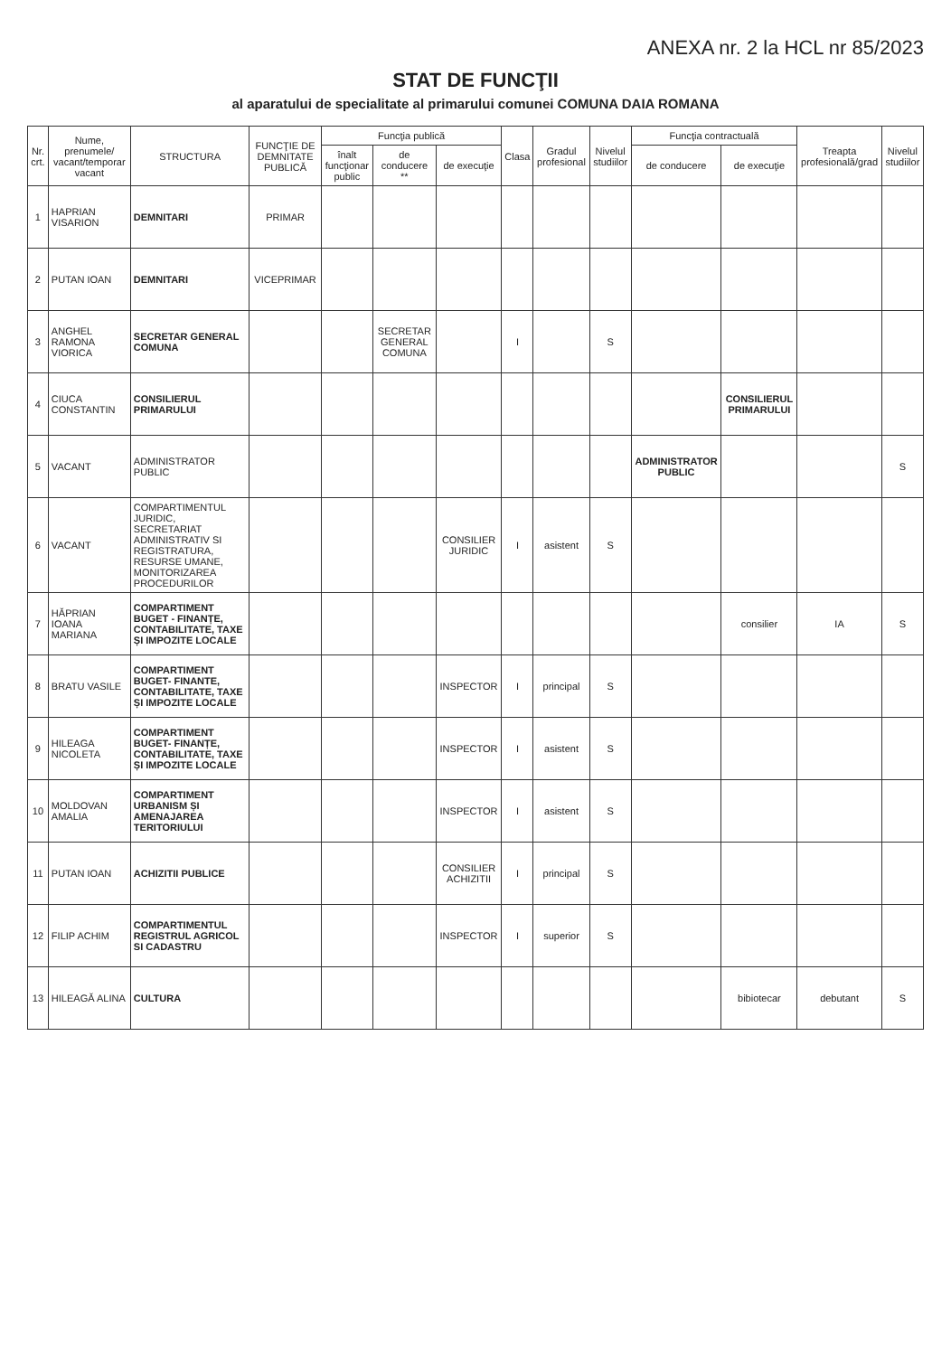ANEXA nr. 2 la HCL nr 85/2023
STAT DE FUNCŢII
al aparatului de specialitate al primarului comunei COMUNA DAIA ROMANA
| Nr. crt. | Nume, prenumele/ vacant/temporar vacant | STRUCTURA | FUNCŢIE DE DEMNITATE PUBLICĂ | Funcţia publică | | | Clasa | Gradul profesional | Nivelul studiilor | Funcţia contractuală | | Treapta profesională/grad | Nivelul studiilor |
| --- | --- | --- | --- | --- | --- | --- | --- | --- | --- | --- | --- | --- | --- |
| | | | | înalt funcţionar public | de conducere ** | de execuţie | | | | de conducere | de execuţie | | |
| 1 | HAPRIAN VISARION | DEMNITARI | PRIMAR | | | | | | | | | | |
| 2 | PUTAN IOAN | DEMNITARI | VICEPRIMAR | | | | | | | | | | |
| 3 | ANGHEL RAMONA VIORICA | SECRETAR GENERAL COMUNA | | | SECRETAR GENERAL COMUNA | | I | | S | | | | |
| 4 | CIUCA CONSTANTIN | CONSILIERUL PRIMARULUI | | | | | | | | | CONSILIERUL PRIMARULUI | | |
| 5 | VACANT | ADMINISTRATOR PUBLIC | | | | | | | | ADMINISTRATOR PUBLIC | | | S |
| 6 | VACANT | COMPARTIMENTUL JURIDIC, SECRETARIAT ADMINISTRATIV SI REGISTRATURA, RESURSE UMANE, MONITORIZAREA PROCEDURILOR | | | | CONSILIER JURIDIC | I | asistent | S | | | | |
| 7 | HĂPRIAN IOANA MARIANA | COMPARTIMENT BUGET - FINANȚE, CONTABILITATE, TAXE ȘI IMPOZITE LOCALE | | | | | | | | | consilier | IA | S |
| 8 | BRATU VASILE | COMPARTIMENT BUGET- FINANTE, CONTABILITATE, TAXE ȘI IMPOZITE LOCALE | | | | INSPECTOR | I | principal | S | | | | |
| 9 | HILEAGA NICOLETA | COMPARTIMENT BUGET- FINANȚE, CONTABILITATE, TAXE ȘI IMPOZITE LOCALE | | | | INSPECTOR | I | asistent | S | | | | |
| 10 | MOLDOVAN AMALIA | COMPARTIMENT URBANISM ȘI AMENAJAREA TERITORIULUI | | | | INSPECTOR | I | asistent | S | | | | |
| 11 | PUTAN IOAN | ACHIZITII PUBLICE | | | | CONSILIER ACHIZITII | I | principal | S | | | | |
| 12 | FILIP ACHIM | COMPARTIMENTUL REGISTRUL AGRICOL SI CADASTRU | | | | INSPECTOR | I | superior | S | | | | |
| 13 | HILEAGĂ ALINA | CULTURA | | | | | | | | | bibiotecar | debutant | S |